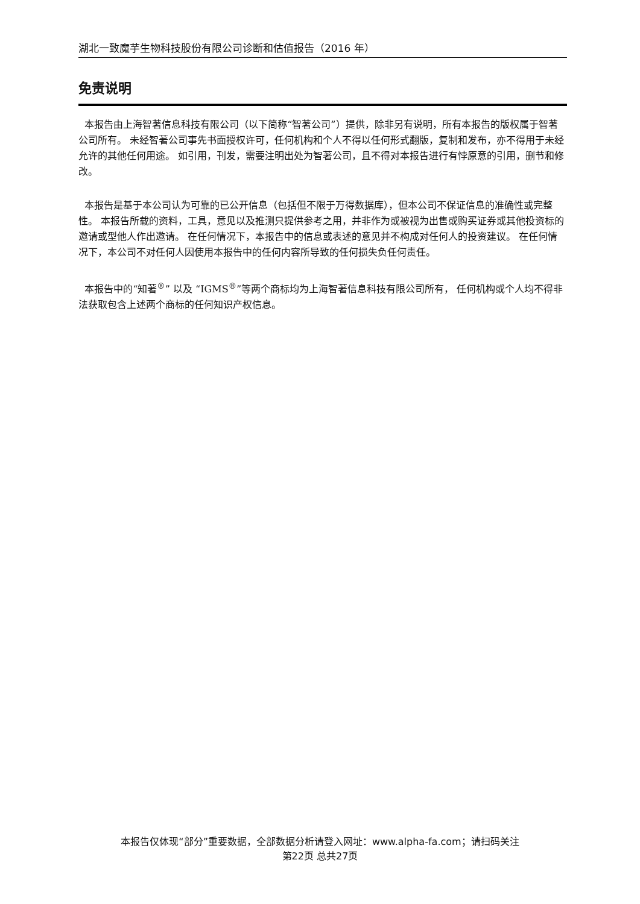湖北一致魔芋生物科技股份有限公司诊断和估值报告（2016 年）
免责说明
本报告由上海智著信息科技有限公司（以下简称“智著公司”）提供，除非另有说明，所有本报告的版权属于智著公司所有。 未经智著公司事先书面授权许可，任何机构和个人不得以任何形式翻版，复制和发布，亦不得用于未经允许的其他任何用途。 如引用，刊发，需要注明出处为智著公司，且不得对本报告进行有悖原意的引用，删节和修改。
本报告是基于本公司认为可靠的已公开信息（包括但不限于万得数据库），但本公司不保证信息的准确性或完整性。 本报告所载的资料，工具，意见以及推测只提供参考之用，并非作为或被视为出售或购买证券或其他投资标的邀请或型他人作出邀请。 在任何情况下，本报告中的信息或表述的意见并不构成对任何人的投资建议。 在任何情况下，本公司不对任何人因使用本报告中的任何内容所导致的任何损失负任何责任。
本报告中的“知著<sup>®</sup>” 以及 “IGMS<sup>®</sup>”等两个商标均为上海智著信息科技有限公司所有， 任何机构或个人均不得非法获取包含上述两个商标的任何知识产权信息。
本报告仅体现“部分”重要数据，全部数据分析请登入网址：www.alpha-fa.com；请扫码关注
第22页 总共27页